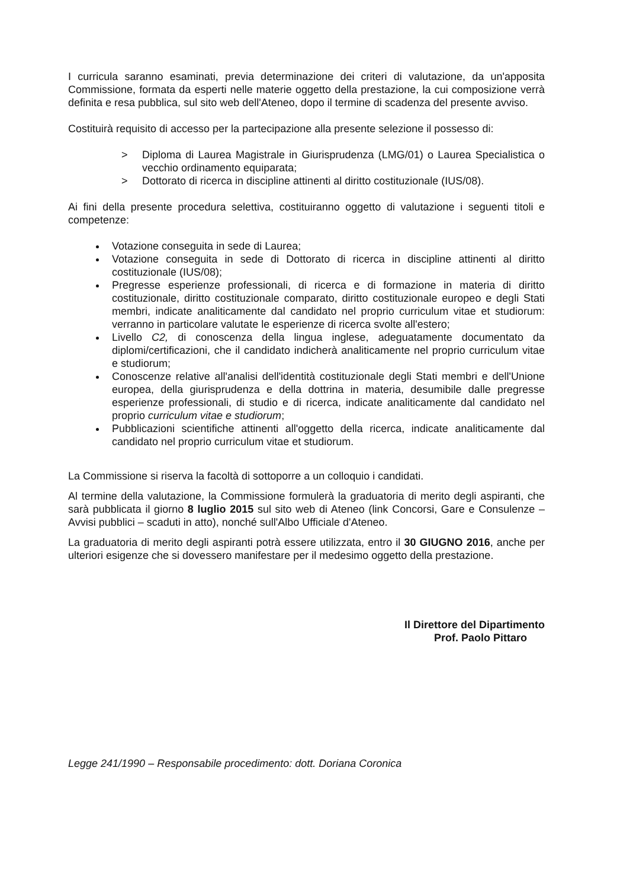I curricula saranno esaminati, previa determinazione dei criteri di valutazione, da un'apposita Commissione, formata da esperti nelle materie oggetto della prestazione, la cui composizione verrà definita e resa pubblica, sul sito web dell'Ateneo, dopo il termine di scadenza del presente avviso.
Costituirà requisito di accesso per la partecipazione alla presente selezione il possesso di:
> Diploma di Laurea Magistrale in Giurisprudenza (LMG/01) o Laurea Specialistica o vecchio ordinamento equiparata;
> Dottorato di ricerca in discipline attinenti al diritto costituzionale (IUS/08).
Ai fini della presente procedura selettiva, costituiranno oggetto di valutazione i seguenti titoli e competenze:
Votazione conseguita in sede di Laurea;
Votazione conseguita in sede di Dottorato di ricerca in discipline attinenti al diritto costituzionale (IUS/08);
Pregresse esperienze professionali, di ricerca e di formazione in materia di diritto costituzionale, diritto costituzionale comparato, diritto costituzionale europeo e degli Stati membri, indicate analiticamente dal candidato nel proprio curriculum vitae et studiorum: verranno in particolare valutate le esperienze di ricerca svolte all'estero;
Livello C2, di conoscenza della lingua inglese, adeguatamente documentato da diplomi/certificazioni, che il candidato indicherà analiticamente nel proprio curriculum vitae e studiorum;
Conoscenze relative all'analisi dell'identità costituzionale degli Stati membri e dell'Unione europea, della giurisprudenza e della dottrina in materia, desumibile dalle pregresse esperienze professionali, di studio e di ricerca, indicate analiticamente dal candidato nel proprio curriculum vitae e studiorum;
Pubblicazioni scientifiche attinenti all'oggetto della ricerca, indicate analiticamente dal candidato nel proprio curriculum vitae et studiorum.
La Commissione si riserva la facoltà di sottoporre a un colloquio i candidati.
Al termine della valutazione, la Commissione formulerà la graduatoria di merito degli aspiranti, che sarà pubblicata il giorno 8 luglio 2015 sul sito web di Ateneo (link Concorsi, Gare e Consulenze – Avvisi pubblici – scaduti in atto), nonché sull'Albo Ufficiale d'Ateneo.
La graduatoria di merito degli aspiranti potrà essere utilizzata, entro il 30 GIUGNO 2016, anche per ulteriori esigenze che si dovessero manifestare per il medesimo oggetto della prestazione.
Il Direttore del Dipartimento
Prof. Paolo Pittaro
Legge 241/1990 – Responsabile procedimento: dott. Doriana Coronica